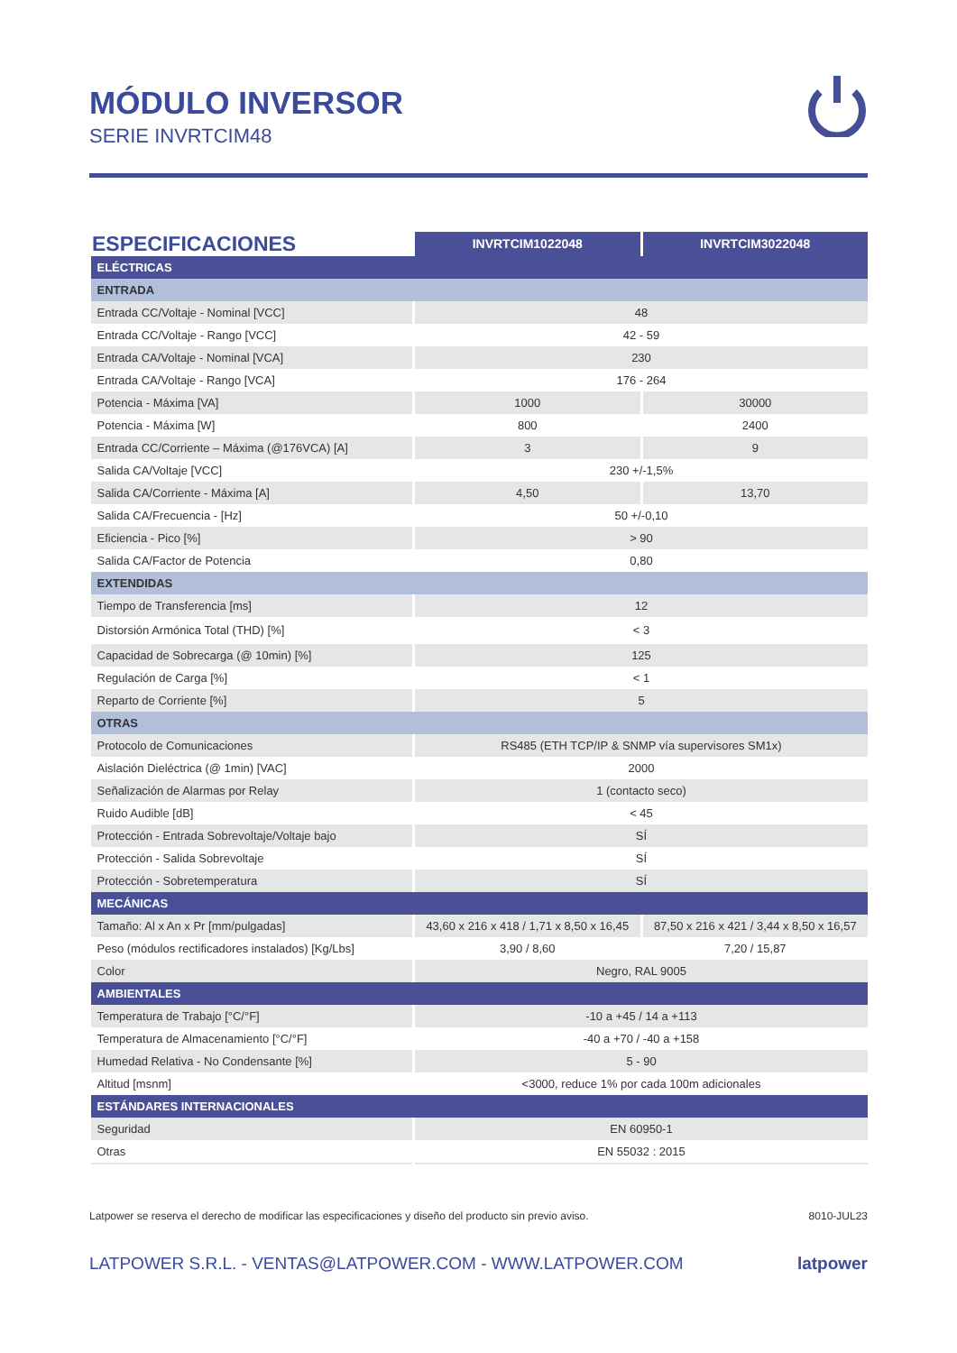MÓDULO INVERSOR
SERIE INVRTCIM48
| ESPECIFICACIONES | INVRTCIM1022048 | INVRTCIM3022048 |
| --- | --- | --- |
| ELÉCTRICAS | | |
| ENTRADA | | |
| Entrada CC/Voltaje - Nominal [VCC] | 48 | |
| Entrada CC/Voltaje - Rango [VCC] | 42 - 59 | |
| Entrada CA/Voltaje - Nominal [VCA] | 230 | |
| Entrada CA/Voltaje - Rango [VCA] | 176 - 264 | |
| Potencia - Máxima [VA] | 1000 | 30000 |
| Potencia - Máxima [W] | 800 | 2400 |
| Entrada CC/Corriente – Máxima (@176VCA) [A] | 3 | 9 |
| Salida CA/Voltaje [VCC] | 230 +/-1,5% | |
| Salida CA/Corriente - Máxima [A] | 4,50 | 13,70 |
| Salida CA/Frecuencia - [Hz] | 50 +/-0,10 | |
| Eficiencia - Pico [%] | > 90 | |
| Salida CA/Factor de Potencia | 0,80 | |
| EXTENDIDAS | | |
| Tiempo de Transferencia [ms] | 12 | |
| Distorsión Armónica Total (THD) [%] | < 3 | |
| Capacidad de Sobrecarga (@ 10min) [%] | 125 | |
| Regulación de Carga [%] | < 1 | |
| Reparto de Corriente [%] | 5 | |
| OTRAS | | |
| Protocolo de Comunicaciones | RS485 (ETH TCP/IP & SNMP vía supervisores SM1x) | |
| Aislación Dieléctrica (@ 1min) [VAC] | 2000 | |
| Señalización de Alarmas por Relay | 1 (contacto seco) | |
| Ruido Audible [dB] | < 45 | |
| Protección - Entrada Sobrevoltaje/Voltaje bajo | SÍ | |
| Protección - Salida Sobrevoltaje | SÍ | |
| Protección - Sobretemperatura | SÍ | |
| MECÁNICAS | | |
| Tamaño: Al x An x Pr [mm/pulgadas] | 43,60 x 216 x 418 / 1,71 x 8,50 x 16,45 | 87,50 x 216 x 421 / 3,44 x 8,50 x 16,57 |
| Peso (módulos rectificadores instalados) [Kg/Lbs] | 3,90 / 8,60 | 7,20 / 15,87 |
| Color | Negro, RAL 9005 | |
| AMBIENTALES | | |
| Temperatura de Trabajo [°C/°F] | -10 a +45 / 14 a +113 | |
| Temperatura de Almacenamiento [°C/°F] | -40 a +70 / -40 a +158 | |
| Humedad Relativa - No Condensante [%] | 5 - 90 | |
| Altitud [msnm] | <3000, reduce 1% por cada 100m adicionales | |
| ESTÁNDARES INTERNACIONALES | | |
| Seguridad | EN 60950-1 | |
| Otras | EN 55032 : 2015 | |
Latpower se reserva el derecho de modificar las especificaciones y diseño del producto sin previo aviso. 8010-JUL23
LATPOWER S.R.L. - VENTAS@LATPOWER.COM - WWW.LATPOWER.COM latpower